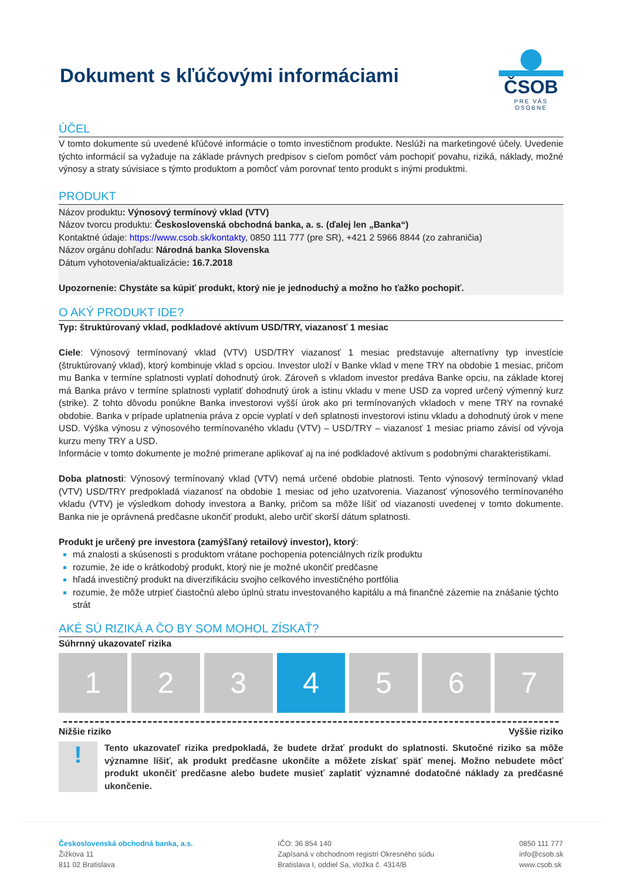Dokument s kľúčovými informáciami
ČSOB
PRE VÁS OSOBNE
ÚČEL
V tomto dokumente sú uvedené kľúčové informácie o tomto investičnom produkte. Neslúži na marketingové účely. Uvedenie týchto informácií sa vyžaduje na základe právnych predpisov s cieľom pomôcť vám pochopiť povahu, riziká, náklady, možné výnosy a straty súvisiace s týmto produktom a pomôcť vám porovnať tento produkt s inými produktmi.
PRODUKT
Názov produktu: Výnosový termínový vklad (VTV)
Názov tvorcu produktu: Československá obchodná banka, a. s. (ďalej len „Banka“)
Kontaktné údaje: https://www.csob.sk/kontakty, 0850 111 777 (pre SR), +421 2 5966 8844 (zo zahraničia)
Názov orgánu dohľadu: Národná banka Slovenska
Dátum vyhotovenia/aktualizácie: 16.7.2018
Upozornenie: Chystáte sa kúpiť produkt, ktorý nie je jednoduchý a možno ho ťažko pochopiť.
O AKÝ PRODUKT IDE?
Typ: štruktúrovaný vklad, podkladové aktívum USD/TRY, viazanosť 1 mesiac
Ciele: Výnosový termínovaný vklad (VTV) USD/TRY viazanosť 1 mesiac predstavuje alternatívny typ investície (štruktúrovaný vklad), ktorý kombinuje vklad s opciou. Investor uloží v Banke vklad v mene TRY na obdobie 1 mesiac, pričom mu Banka v termíne splatnosti vyplatí dohodnutý úrok. Zároveň s vkladom investor predáva Banke opciu, na základe ktorej má Banka právo v termíne splatnosti vyplatiť dohodnutý úrok a istinu vkladu v mene USD za vopred určený výmenný kurz (strike). Z tohto dôvodu ponúkne Banka investorovi vyšší úrok ako pri termínovaných vkladoch v mene TRY na rovnaké obdobie. Banka v prípade uplatnenia práva z opcie vyplatí v deň splatnosti investorovi istinu vkladu a dohodnutý úrok v mene USD. Výška výnosu z výnosového termínovaného vkladu (VTV) – USD/TRY – viazanosť 1 mesiac priamo závisí od vývoja kurzu meny TRY a USD.
Informácie v tomto dokumente je možné primerane aplikovať aj na iné podkladové aktívum s podobnými charakteristikami.
Doba platnosti: Výnosový termínovaný vklad (VTV) nemá určené obdobie platnosti. Tento výnosový termínovaný vklad (VTV) USD/TRY predpokladá viazanosť na obdobie 1 mesiac od jeho uzatvorenia. Viazanosť výnosového termínovaného vkladu (VTV) je výsledkom dohody investora a Banky, pričom sa môže líšiť od viazanosti uvedenej v tomto dokumente. Banka nie je oprávnená predčasne ukončiť produkt, alebo určiť skorší dátum splatnosti.
Produkt je určený pre investora (zamýšľaný retailový investor), ktorý:
má znalosti a skúsenosti s produktom vrátane pochopenia potenciálnych rizík produktu
rozumie, že ide o krátkodobý produkt, ktorý nie je možné ukončiť predčasne
hľadá investičný produkt na diverzifikáciu svojho celkového investičného portfólia
rozumie, že môže utrpieť čiastočnú alebo úplnú stratu investovaného kapitálu a má finančné zázemie na znášanie týchto strát
AKÉ SÚ RIZIKÁ A ČO BY SOM MOHOL ZÍSKAŤ?
Súhrnný ukazovateľ rizika
1 2 3 4 5 6 7
Nižšie riziko Vyššie riziko
!
Tento ukazovateľ rizika predpokladá, že budete držať produkt do splatnosti. Skutočné riziko sa môže významne líšiť, ak produkt predčasne ukončíte a môžete získať späť menej. Možno nebudete môcť produkt ukončiť predčasne alebo budete musieť zaplatiť významné dodatočné náklady za predčasné ukončenie.
Československá obchodná banka, a.s.
Žižkova 11
811 02 Bratislava
IČO: 36 854 140
Zapísaná v obchodnom registri Okresného súdu
Bratislava I, oddiel Sa, vložka č. 4314/B
0850 111 777
info@csob.sk
www.csob.sk